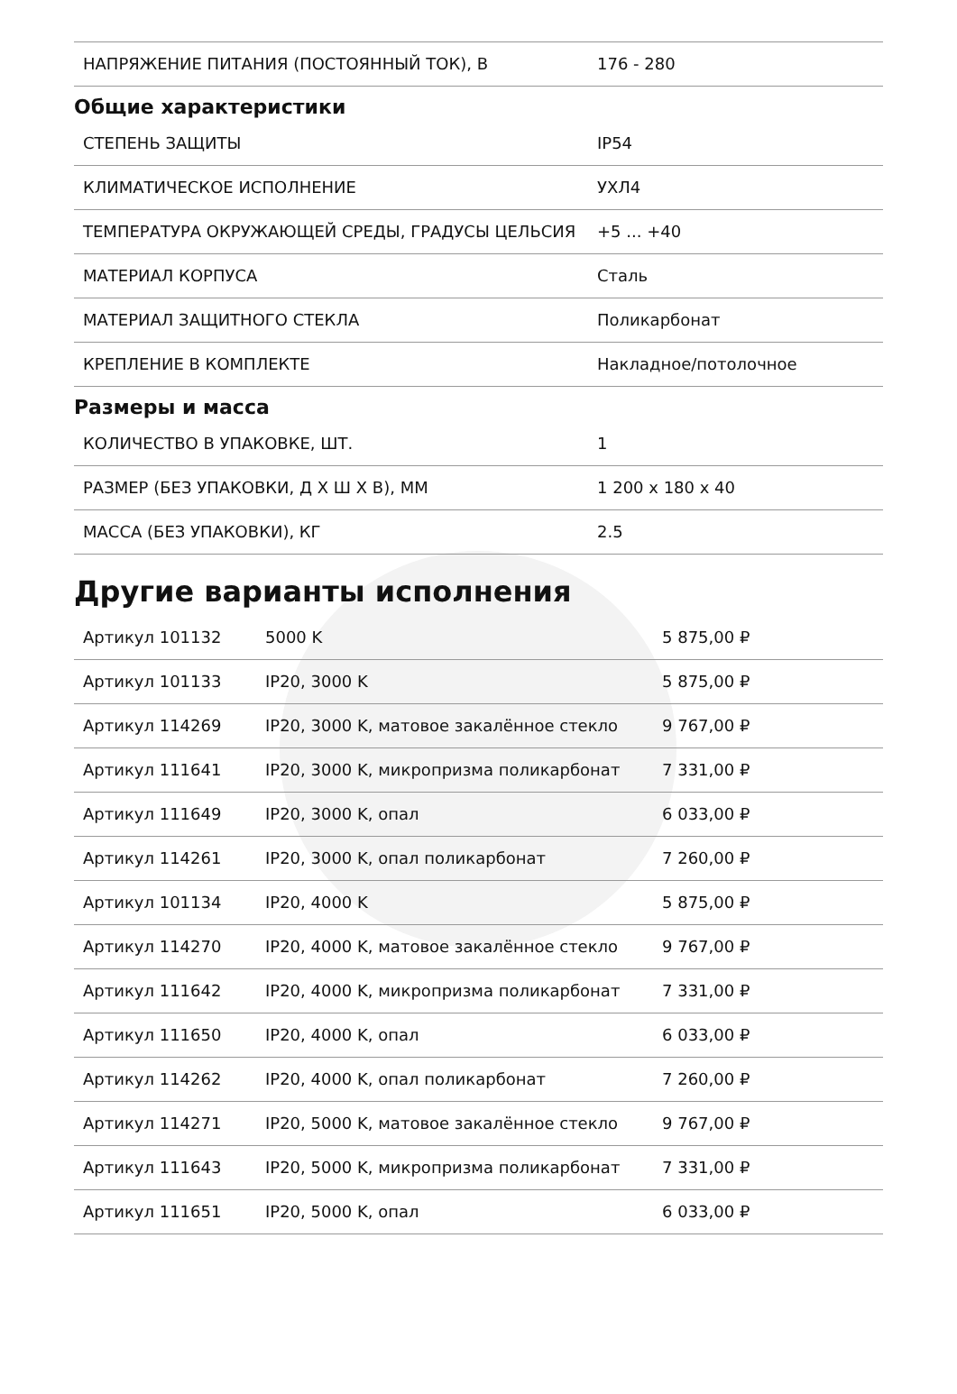| НАПРЯЖЕНИЕ ПИТАНИЯ (ПОСТОЯННЫЙ ТОК), В | 176 - 280 |
Общие характеристики
| СТЕПЕНЬ ЗАЩИТЫ | IP54 |
| КЛИМАТИЧЕСКОЕ ИСПОЛНЕНИЕ | УХЛ4 |
| ТЕМПЕРАТУРА ОКРУЖАЮЩЕЙ СРЕДЫ, ГРАДУСЫ ЦЕЛЬСИЯ | +5 ... +40 |
| МАТЕРИАЛ КОРПУСА | Сталь |
| МАТЕРИАЛ ЗАЩИТНОГО СТЕКЛА | Поликарбонат |
| КРЕПЛЕНИЕ В КОМПЛЕКТЕ | Накладное/потолочное |
Размеры и масса
| КОЛИЧЕСТВО В УПАКОВКЕ, ШТ. | 1 |
| РАЗМЕР (БЕЗ УПАКОВКИ, Д X Ш X В), ММ | 1 200 x 180 x 40 |
| МАССА (БЕЗ УПАКОВКИ), КГ | 2.5 |
Другие варианты исполнения
| Артикул 101132 | 5000 K | 5 875,00 ₽ |
| Артикул 101133 | IP20, 3000 K | 5 875,00 ₽ |
| Артикул 114269 | IP20, 3000 K, матовое закалённое стекло | 9 767,00 ₽ |
| Артикул 111641 | IP20, 3000 K, микропризма поликарбонат | 7 331,00 ₽ |
| Артикул 111649 | IP20, 3000 K, опал | 6 033,00 ₽ |
| Артикул 114261 | IP20, 3000 K, опал поликарбонат | 7 260,00 ₽ |
| Артикул 101134 | IP20, 4000 K | 5 875,00 ₽ |
| Артикул 114270 | IP20, 4000 K, матовое закалённое стекло | 9 767,00 ₽ |
| Артикул 111642 | IP20, 4000 K, микропризма поликарбонат | 7 331,00 ₽ |
| Артикул 111650 | IP20, 4000 K, опал | 6 033,00 ₽ |
| Артикул 114262 | IP20, 4000 K, опал поликарбонат | 7 260,00 ₽ |
| Артикул 114271 | IP20, 5000 K, матовое закалённое стекло | 9 767,00 ₽ |
| Артикул 111643 | IP20, 5000 K, микропризма поликарбонат | 7 331,00 ₽ |
| Артикул 111651 | IP20, 5000 K, опал | 6 033,00 ₽ |